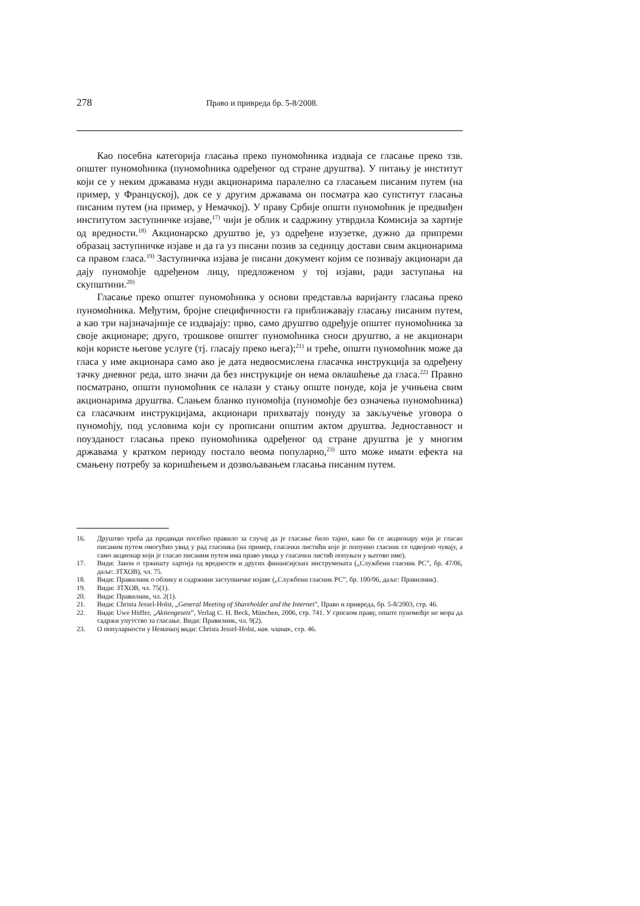278 Право и привреда бр. 5-8/2008.
Као посебна категорија гласања преко пуномоћника издваја се гласање преко тзв. општег пуномоћника (пуномоћника одређеног од стране друштва). У питању је институт који се у неким државама нуди акционарима паралелно са гласањем писаним путем (на пример, у Француској), док се у другим државама он посматра као супститут гласања писаним путем (на пример, у Немачкој). У праву Србије општи пуномоћник је предвиђен институтом заступничке изјаве,<sup>17)</sup> чији је облик и садржину утврдила Комисија за хартије од вредности.<sup>18)</sup> Акционарско друштво је, уз одређене изузетке, дужно да припреми образац заступничке изјаве и да га уз писани позив за седницу достави свим акционарима са правом гласа.<sup>19)</sup> Заступничка изјава је писани документ којим се позивају акционари да дају пуномоћје одређеном лицу, предложеном у тој изјави, ради заступања на скупштини.<sup>20)</sup>
Гласање преко општег пуномоћника у основи представља варијанту гласања преко пуномоћника. Међутим, бројне специфичности га приближавају гласању писаним путем, а као три најзначајније се издвајају: прво, само друштво одређује општег пуномоћника за своје акционаре; друго, трошкове општег пуномоћника сноси друштво, а не акционари који користе његове услуге (тј. гласају преко њега);<sup>21)</sup> и треће, општи пуномоћник може да гласа у име акционара само ако је дата недвосмислена гласачка инструкција за одређену тачку дневног реда, што значи да без инструкције он нема овлашћење да гласа.<sup>22)</sup> Правно посматрано, општи пуномоћник се налази у стању опште понуде, која је учињена свим акционарима друштва. Слањем бланко пуномоћја (пуномоћје без означења пуномоћника) са гласачким инструкцијама, акционари прихватају понуду за закључење уговора о пуномоћју, под условима који су прописани општим актом друштва. Једноставност и поузданост гласања преко пуномоћника одређеног од стране друштва је у многим државама у кратком периоду постало веома популарно,<sup>23)</sup> што може имати ефекта на смањену потребу за коришћењем и дозвољавањем гласања писаним путем.
16. Друштво треба да предвиди посебно правило за случај да је гласање било тајно, како би се акционару који је гласао писаним путем омогућио увид у рад гласника (на пример, гласачки листићи које је попунио гласник се одвојено чувају, а само акционар који је гласао писаним путем има право увида у гласачки листић попуњен у његово име).
17. Види: Закон о тржишту хартија од вредности и других финансијских инструмената („Службени гласник РС”, бр. 47/06, даље: ЗТХОВ), чл. 75.
18. Види: Правилник о облику и садржини заступничке изјаве („Службени гласник РС”, бр. 100/06, даље: Правилник).
19. Види: ЗТХОВ, чл. 75(1).
20. Види: Правилник, чл. 2(1).
21. Види: Christa Jessel-Holst, „General Meeting of Shareholder and the Internet”, Право и привреда, бр. 5-8/2003, стр. 46.
22. Види: Uwe Hüffer, „Aktiengesetz”, Verlag C. H. Beck, München, 2006, стр. 741. У српском праву, опште пуномоћје не мора да садржи упутство за гласање. Види: Правилник, чл. 9(2).
23. О популарности у Немачкој види: Christa Jessel-Holst, нав. чланак, стр. 46.